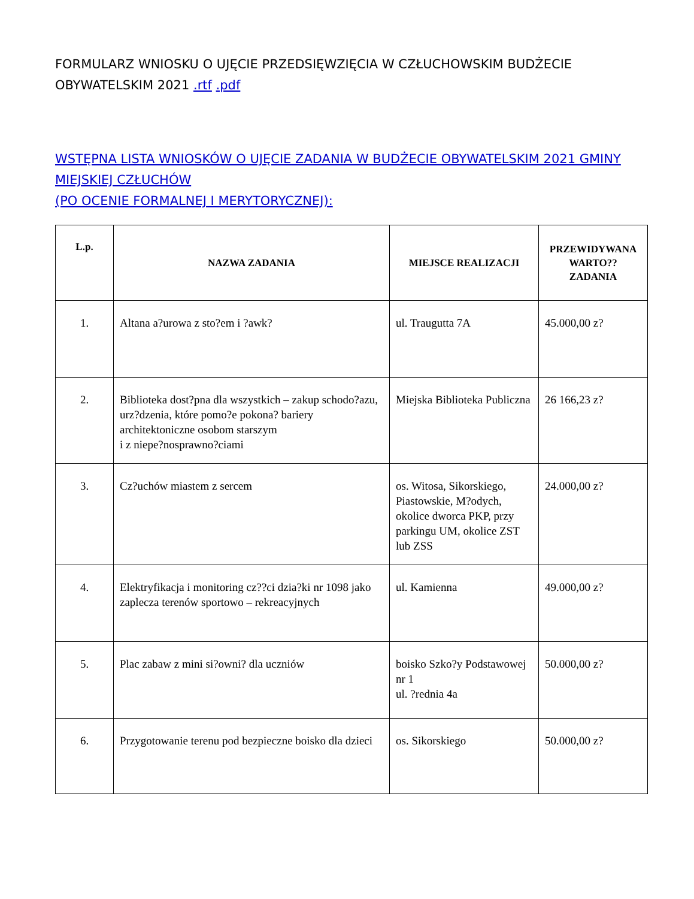FORMULARZ WNIOSKU O UJĘCIE PRZEDSIĘWZIĘCIA W CZŁUCHOWSKIM BUDŻECIE OBYWATELSKIM 2021 .rtf .pdf
WSTĘPNA LISTA WNIOSKÓW O UJĘCIE ZADANIA W BUDŻECIE OBYWATELSKIM 2021 GMINY MIEJSKIEJ CZŁUCHÓW
(PO OCENIE FORMALNEJ I MERYTORYCZNEJ):
| L.p. | NAZWA ZADANIA | MIEJSCE REALIZACJI | PRZEWIDYWANA WARTO?? ZADANIA |
| --- | --- | --- | --- |
| 1. | Altana a?urowa z sto?em i ?awk? | ul. Traugutta 7A | 45.000,00 z? |
| 2. | Biblioteka dost?pna dla wszystkich – zakup schodo?azu, urz?dzenia, które pomo?e pokona? bariery architektoniczne osobom starszym i z niepe?nosprawno?ciami | Miejska Biblioteka Publiczna | 26 166,23 z? |
| 3. | Cz?uchów miastem z sercem | os. Witosa, Sikorskiego, Piastowskie, M?odych, okolice dworca PKP, przy parkingu UM, okolice ZST lub ZSS | 24.000,00 z? |
| 4. | Elektryfikacja i monitoring cz??ci dzia?ki nr 1098 jako zaplecza terenów sportowo – rekreacyjnych | ul. Kamienna | 49.000,00 z? |
| 5. | Plac zabaw z mini si?owni? dla uczniów | boisko Szko?y Podstawowej nr 1 ul. ?rednia 4a | 50.000,00 z? |
| 6. | Przygotowanie terenu pod bezpieczne boisko dla dzieci | os. Sikorskiego | 50.000,00 z? |